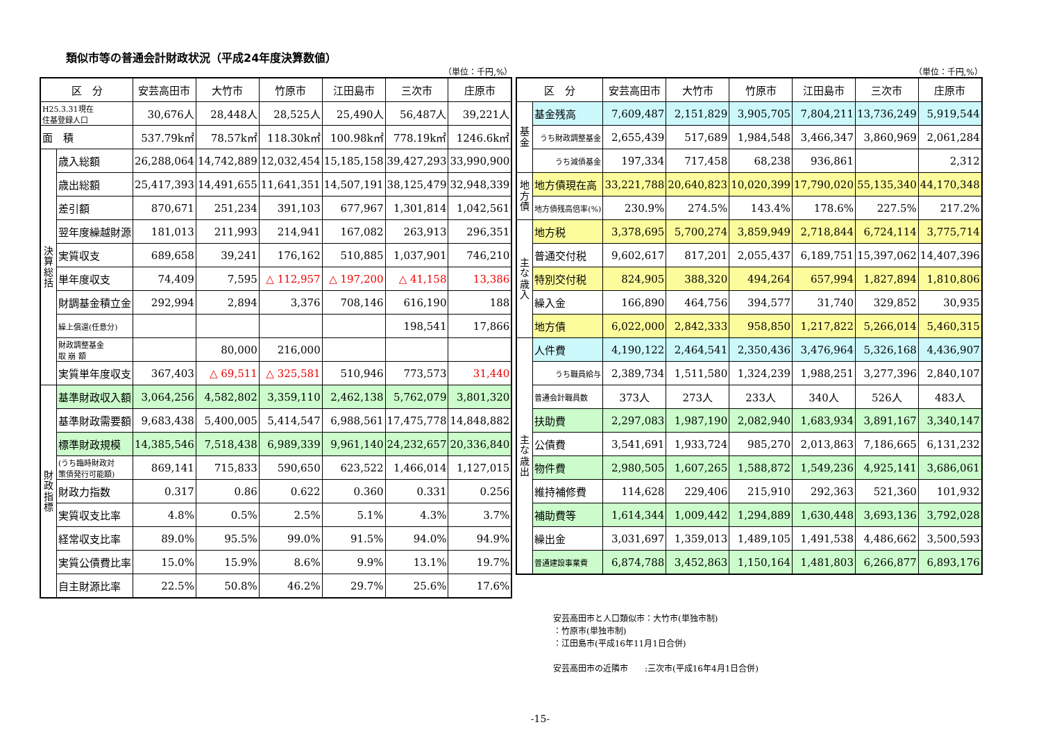類似市等の普通会計財政状況（平成24年度決算数値）
（単位：千円,%）
| 区 分 | | 安芸高田市 | 大竹市 | 竹原市 | 江田島市 | 三次市 | 庄原市 |
| --- | --- | --- | --- | --- | --- | --- | --- |
| H25.3.31現在 住基登録人口 | | 30,676人 | 28,448人 | 28,525人 | 25,490人 | 56,487人 | 39,221人 |
| 面 積 | | 537.79k㎡ | 78.57k㎡ | 118.30k㎡ | 100.98k㎡ | 778.19k㎡ | 1246.6k㎡ |
| 決算総括 | 歳入総額 | 26,288,064 | 14,742,889 | 12,032,454 | 15,185,158 | 39,427,293 | 33,990,900 |
| | 歳出総額 | 25,417,393 | 14,491,655 | 11,641,351 | 14,507,191 | 38,125,479 | 32,948,339 |
| | 差引額 | 870,671 | 251,234 | 391,103 | 677,967 | 1,301,814 | 1,042,561 |
| | 翌年度繰越財源 | 181,013 | 211,993 | 214,941 | 167,082 | 263,913 | 296,351 |
| | 実質収支 | 689,658 | 39,241 | 176,162 | 510,885 | 1,037,901 | 746,210 |
| | 単年度収支 | 74,409 | 7,595 | △ 112,957 | △ 197,200 | △ 41,158 | 13,386 |
| | 財調基金積立金 | 292,994 | 2,894 | 3,376 | 708,146 | 616,190 | 188 |
| | 繰上償還(任意分) | | | | | 198,541 | 17,866 |
| | 財政調整基金 取 崩 額 | | 80,000 | 216,000 | | | |
| | 実質単年度収支 | 367,403 | △ 69,511 | △ 325,581 | 510,946 | 773,573 | 31,440 |
| 財政指標 | 基準財政収入額 | 3,064,256 | 4,582,802 | 3,359,110 | 2,462,138 | 5,762,079 | 3,801,320 |
| | 基準財政需要額 | 9,683,438 | 5,400,005 | 5,414,547 | 6,988,561 | 17,475,778 | 14,848,882 |
| | 標準財政規模 | 14,385,546 | 7,518,438 | 6,989,339 | 9,961,140 | 24,232,657 | 20,336,840 |
| | (うち臨時財政対 策債発行可能額) | 869,141 | 715,833 | 590,650 | 623,522 | 1,466,014 | 1,127,015 |
| | 財政力指数 | 0.317 | 0.86 | 0.622 | 0.360 | 0.331 | 0.256 |
| | 実質収支比率 | 4.8% | 0.5% | 2.5% | 5.1% | 4.3% | 3.7% |
| | 経常収支比率 | 89.0% | 95.5% | 99.0% | 91.5% | 94.0% | 94.9% |
| | 実質公債費比率 | 15.0% | 15.9% | 8.6% | 9.9% | 13.1% | 19.7% |
| | 自主財源比率 | 22.5% | 50.8% | 46.2% | 29.7% | 25.6% | 17.6% |
（単位：千円,%）
| 区 分 | | 安芸高田市 | 大竹市 | 竹原市 | 江田島市 | 三次市 | 庄原市 |
| --- | --- | --- | --- | --- | --- | --- | --- |
| 基金 | 基金残高 | 7,609,487 | 2,151,829 | 3,905,705 | 7,804,211 | 13,736,249 | 5,919,544 |
| | うち財政調整基金 | 2,655,439 | 517,689 | 1,984,548 | 3,466,347 | 3,860,969 | 2,061,284 |
| | うち減債基金 | 197,334 | 717,458 | 68,238 | 936,861 | | 2,312 |
| 地方債 | 地方債現在高 | 33,221,788 | 20,640,823 | 10,020,399 | 17,790,020 | 55,135,340 | 44,170,348 |
| | 地方債残高倍率(%) | 230.9% | 274.5% | 143.4% | 178.6% | 227.5% | 217.2% |
| 主な歳入 | 地方税 | 3,378,695 | 5,700,274 | 3,859,949 | 2,718,844 | 6,724,114 | 3,775,714 |
| | 普通交付税 | 9,602,617 | 817,201 | 2,055,437 | 6,189,751 | 15,397,062 | 14,407,396 |
| | 特別交付税 | 824,905 | 388,320 | 494,264 | 657,994 | 1,827,894 | 1,810,806 |
| | 繰入金 | 166,890 | 464,756 | 394,577 | 31,740 | 329,852 | 30,935 |
| | 地方債 | 6,022,000 | 2,842,333 | 958,850 | 1,217,822 | 5,266,014 | 5,460,315 |
| 主な歳出 | 人件費 | 4,190,122 | 2,464,541 | 2,350,436 | 3,476,964 | 5,326,168 | 4,436,907 |
| | うち職員給与 | 2,389,734 | 1,511,580 | 1,324,239 | 1,988,251 | 3,277,396 | 2,840,107 |
| | 普通会計職員数 | 373人 | 273人 | 233人 | 340人 | 526人 | 483人 |
| | 扶助費 | 2,297,083 | 1,987,190 | 2,082,940 | 1,683,934 | 3,891,167 | 3,340,147 |
| | 公債費 | 3,541,691 | 1,933,724 | 985,270 | 2,013,863 | 7,186,665 | 6,131,232 |
| | 物件費 | 2,980,505 | 1,607,265 | 1,588,872 | 1,549,236 | 4,925,141 | 3,686,061 |
| | 維持補修費 | 114,628 | 229,406 | 215,910 | 292,363 | 521,360 | 101,932 |
| | 補助費等 | 1,614,344 | 1,009,442 | 1,294,889 | 1,630,448 | 3,693,136 | 3,792,028 |
| | 繰出金 | 3,031,697 | 1,359,013 | 1,489,105 | 1,491,538 | 4,486,662 | 3,500,593 |
| | 普通建設事業費 | 6,874,788 | 3,452,863 | 1,150,164 | 1,481,803 | 6,266,877 | 6,893,176 |
安芸高田市と人口類似市：大竹市(単独市制)
：竹原市(単独市制)
：江田島市(平成16年11月1日合併)
安芸高田市の近隣市　　:三次市(平成16年4月1日合併)
-15-